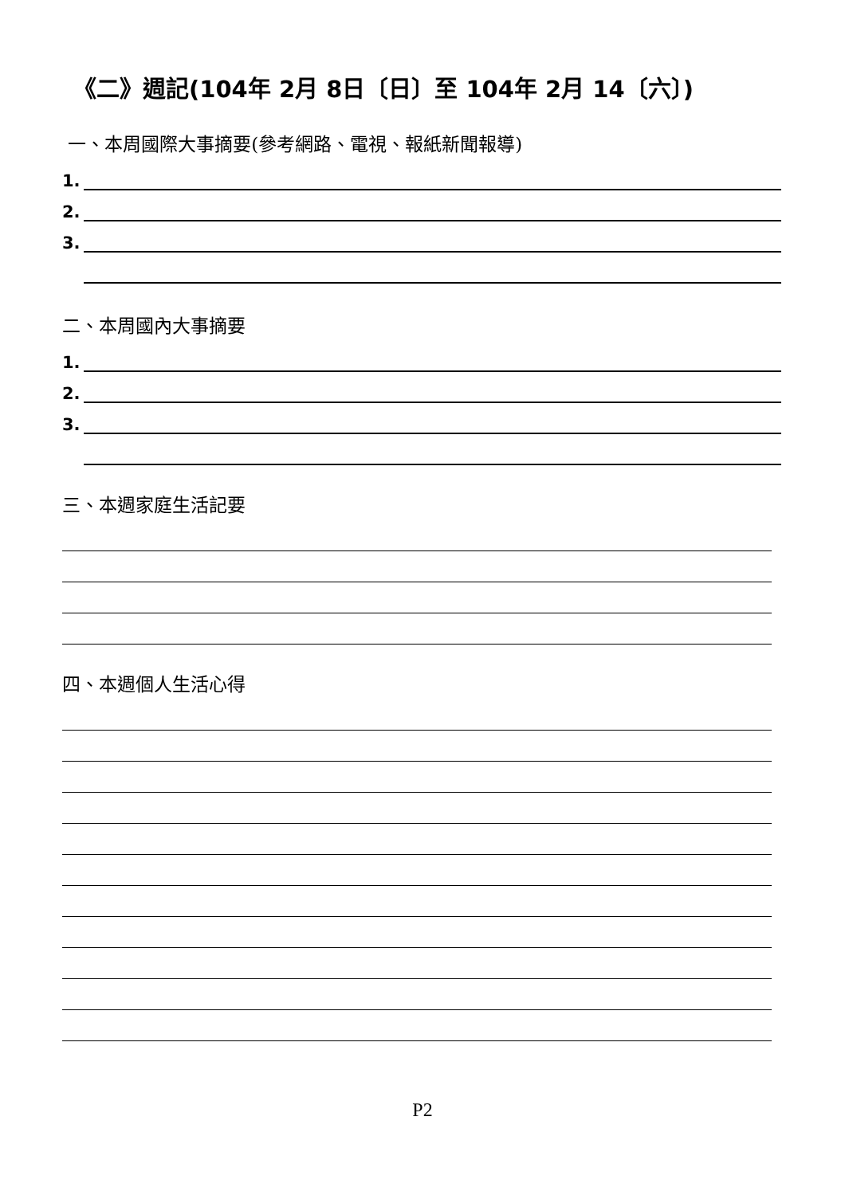《二》週記(104年 2月 8日〔日〕至 104年 2月 14〔六〕)
一、本周國際大事摘要(參考網路、電視、報紙新聞報導)
1.
2.
3.
二、本周國內大事摘要
1.
2.
3.
三、本週家庭生活記要
四、本週個人生活心得
P2